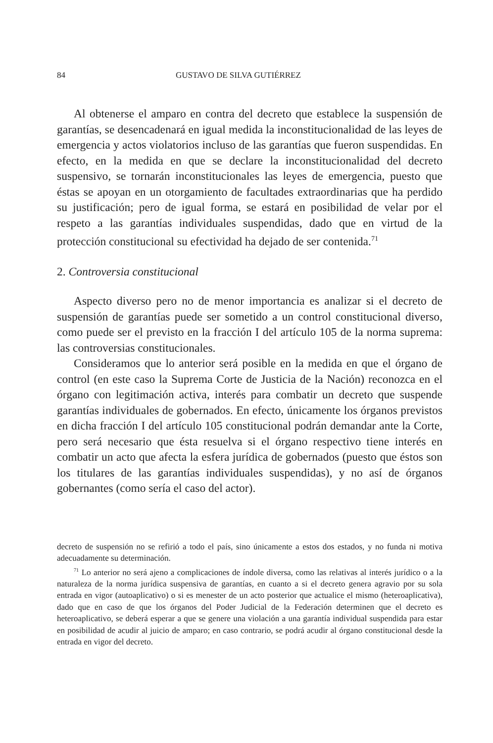84 GUSTAVO DE SILVA GUTIÉRREZ
Al obtenerse el amparo en contra del decreto que establece la suspensión de garantías, se desencadenará en igual medida la inconstitucionalidad de las leyes de emergencia y actos violatorios incluso de las garantías que fueron suspendidas. En efecto, en la medida en que se declare la inconstitucionalidad del decreto suspensivo, se tornarán inconstitucionales las leyes de emergencia, puesto que éstas se apoyan en un otorgamiento de facultades extraordinarias que ha perdido su justificación; pero de igual forma, se estará en posibilidad de velar por el respeto a las garantías individuales suspendidas, dado que en virtud de la protección constitucional su efectividad ha dejado de ser contenida.<sup>71</sup>
2. Controversia constitucional
Aspecto diverso pero no de menor importancia es analizar si el decreto de suspensión de garantías puede ser sometido a un control constitucional diverso, como puede ser el previsto en la fracción I del artículo 105 de la norma suprema: las controversias constitucionales.
Consideramos que lo anterior será posible en la medida en que el órgano de control (en este caso la Suprema Corte de Justicia de la Nación) reconozca en el órgano con legitimación activa, interés para combatir un decreto que suspende garantías individuales de gobernados. En efecto, únicamente los órganos previstos en dicha fracción I del artículo 105 constitucional podrán demandar ante la Corte, pero será necesario que ésta resuelva si el órgano respectivo tiene interés en combatir un acto que afecta la esfera jurídica de gobernados (puesto que éstos son los titulares de las garantías individuales suspendidas), y no así de órganos gobernantes (como sería el caso del actor).
decreto de suspensión no se refirió a todo el país, sino únicamente a estos dos estados, y no funda ni motiva adecuadamente su determinación.
<sup>71</sup> Lo anterior no será ajeno a complicaciones de índole diversa, como las relativas al interés jurídico o a la naturaleza de la norma jurídica suspensiva de garantías, en cuanto a si el decreto genera agravio por su sola entrada en vigor (autoaplicativo) o si es menester de un acto posterior que actualice el mismo (heteroaplicativa), dado que en caso de que los órganos del Poder Judicial de la Federación determinen que el decreto es heteroaplicativo, se deberá esperar a que se genere una violación a una garantía individual suspendida para estar en posibilidad de acudir al juicio de amparo; en caso contrario, se podrá acudir al órgano constitucional desde la entrada en vigor del decreto.